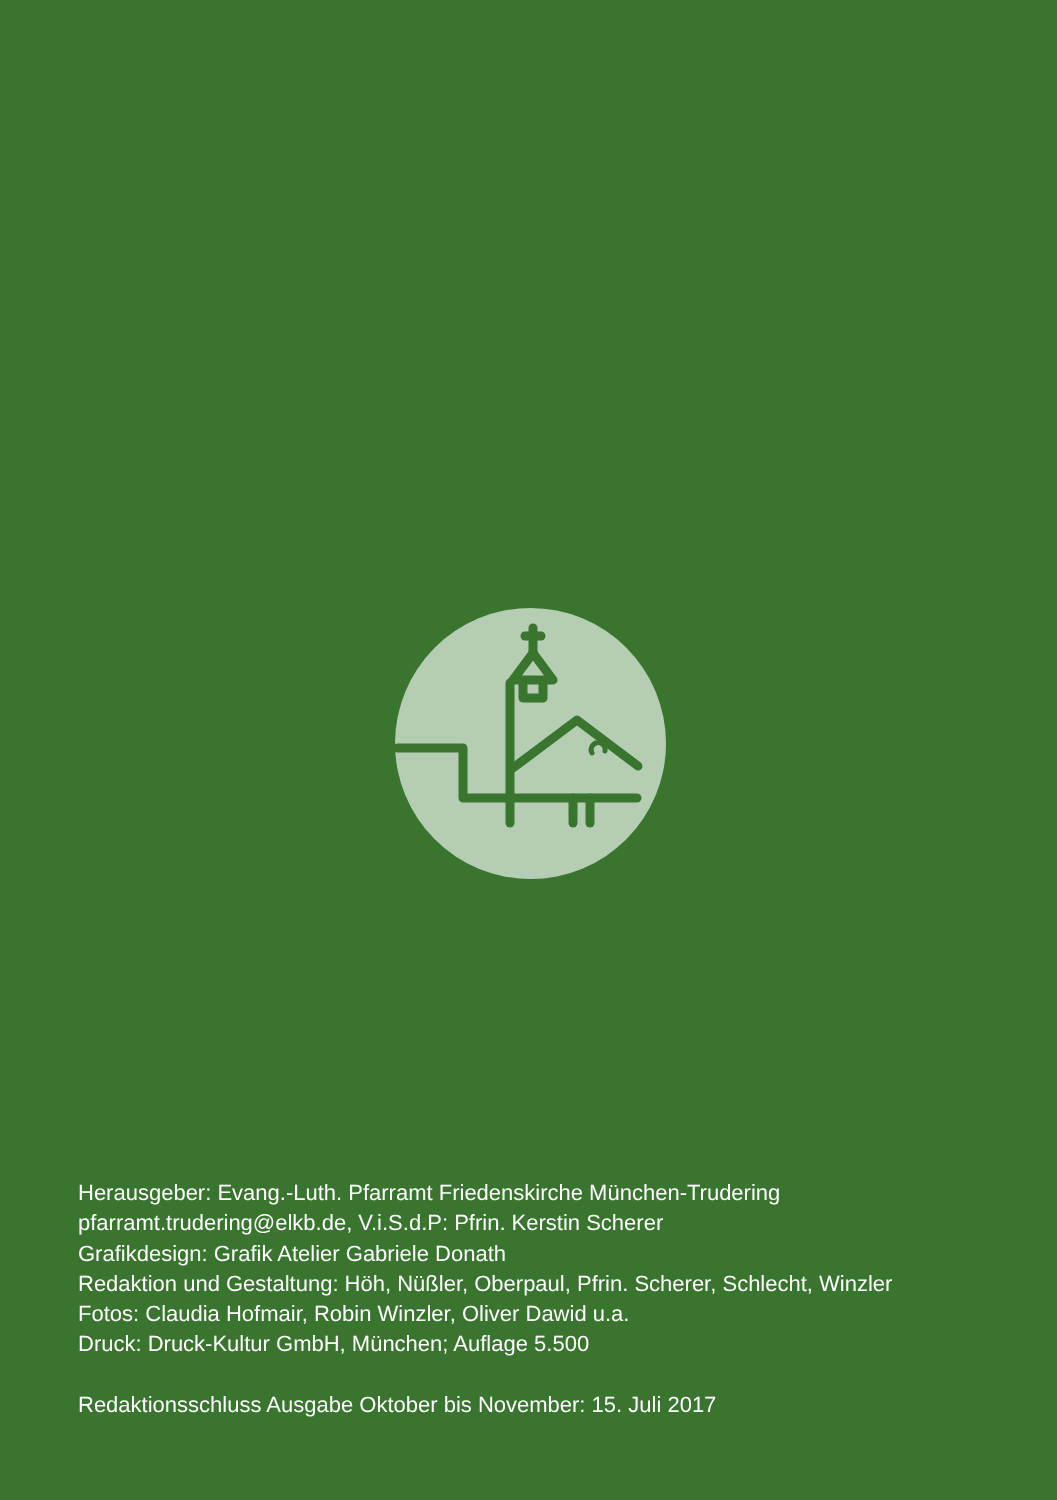Herausgeber: Evang.-Luth. Pfarramt Friedenskirche München-Trudering
pfarramt.trudering@elkb.de, V.i.S.d.P: Pfrin. Kerstin Scherer
Grafikdesign: Grafik Atelier Gabriele Donath
Redaktion und Gestaltung: Höh, Nüßler, Oberpaul, Pfrin. Scherer, Schlecht, Winzler
Fotos: Claudia Hofmair, Robin Winzler, Oliver Dawid u.a.
Druck: Druck-Kultur GmbH, München; Auflage 5.500
Redaktionsschluss Ausgabe Oktober bis November: 15. Juli 2017